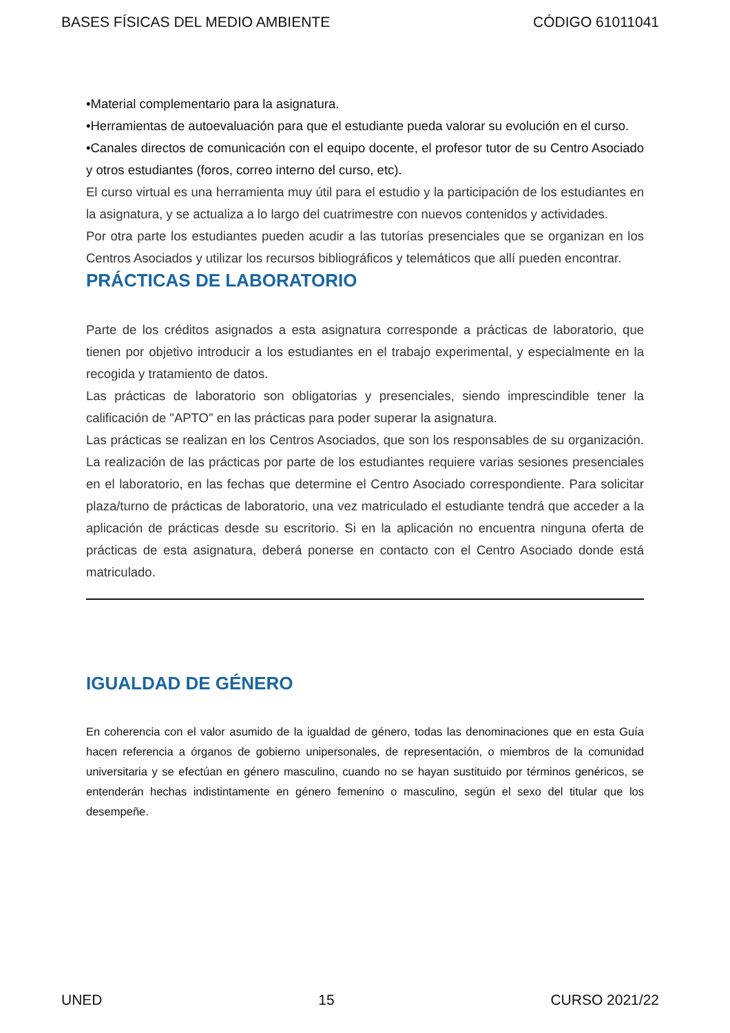BASES FÍSICAS DEL MEDIO AMBIENTE CÓDIGO 61011041
•Material complementario para la asignatura.
•Herramientas de autoevaluación para que el estudiante pueda valorar su evolución en el curso.
•Canales directos de comunicación con el equipo docente, el profesor tutor de su Centro Asociado y otros estudiantes (foros, correo interno del curso, etc).
El curso virtual es una herramienta muy útil para el estudio y la participación de los estudiantes en la asignatura, y se actualiza a lo largo del cuatrimestre con nuevos contenidos y actividades.
Por otra parte los estudiantes pueden acudir a las tutorías presenciales que se organizan en los Centros Asociados y utilizar los recursos bibliográficos y telemáticos que allí pueden encontrar.
PRÁCTICAS DE LABORATORIO
Parte de los créditos asignados a esta asignatura corresponde a prácticas de laboratorio, que tienen por objetivo introducir a los estudiantes en el trabajo experimental, y especialmente en la recogida y tratamiento de datos.
Las prácticas de laboratorio son obligatorias y presenciales, siendo imprescindible tener la calificación de "APTO" en las prácticas para poder superar la asignatura.
Las prácticas se realizan en los Centros Asociados, que son los responsables de su organización. La realización de las prácticas por parte de los estudiantes requiere varias sesiones presenciales en el laboratorio, en las fechas que determine el Centro Asociado correspondiente. Para solicitar plaza/turno de prácticas de laboratorio, una vez matriculado el estudiante tendrá que acceder a la aplicación de prácticas desde su escritorio. Si en la aplicación no encuentra ninguna oferta de prácticas de esta asignatura, deberá ponerse en contacto con el Centro Asociado donde está matriculado.
IGUALDAD DE GÉNERO
En coherencia con el valor asumido de la igualdad de género, todas las denominaciones que en esta Guía hacen referencia a órganos de gobierno unipersonales, de representación, o miembros de la comunidad universitaria y se efectúan en género masculino, cuando no se hayan sustituido por términos genéricos, se entenderán hechas indistintamente en género femenino o masculino, según el sexo del titular que los desempeñe.
UNED 15 CURSO 2021/22